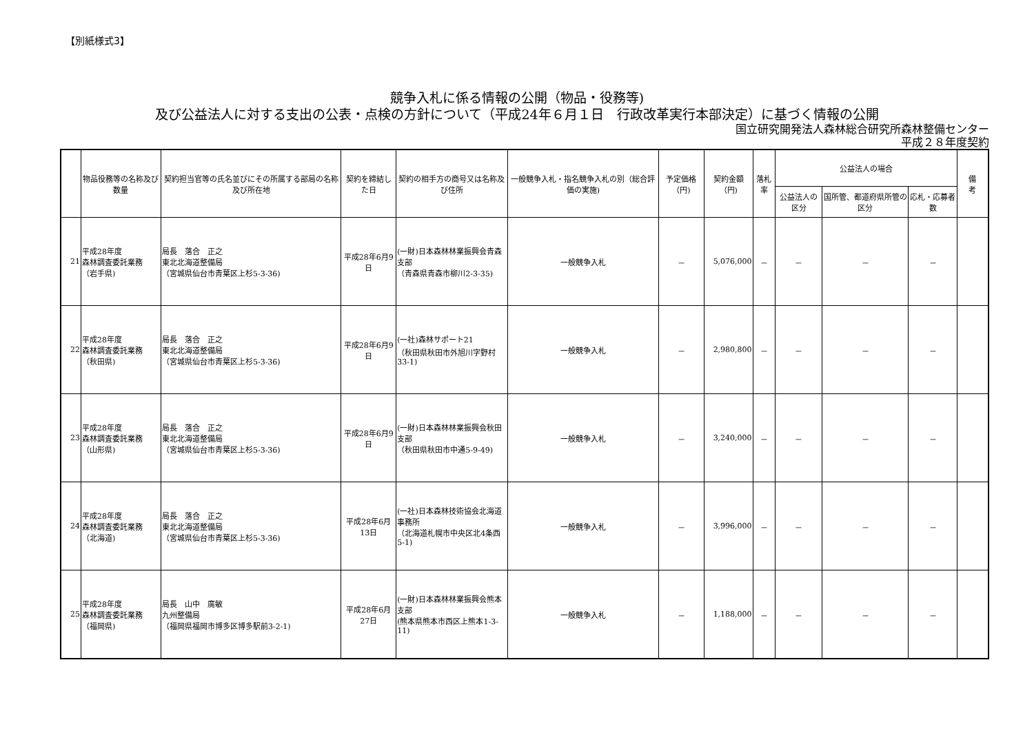【別紙様式3】
競争入札に係る情報の公開（物品・役務等)
及び公益法人に対する支出の公表・点検の方針について（平成24年６月１日　行政改革実行本部決定）に基づく情報の公開
国立研究開発法人森林総合研究所森林整備センター
平成２８年度契約
| | 物品役務等の名称及び数量 | 契約担当官等の氏名並びにその所属する部局の名称及び所在地 | 契約を締結した日 | 契約の相手方の商号又は名称及び住所 | 一般競争入札・指名競争入札の別（総合評価の実施) | 予定価格（円) | 契約金額（円) | 落札率 | 公益法人の場合 | | | 備 考 |
| --- | --- | --- | --- | --- | --- | --- | --- | --- | --- | --- | --- | --- |
| | | | | | | | | | 公益法人の区分 | 国所管、都道府県所管の区分 | 応札・応募者数 | |
| 21 | 平成28年度 森林調査委託業務 （岩手県) | 局長 落合 正之 東北北海道整備局 （宮城県仙台市青葉区上杉5-3-36) | 平成28年6月9日 | (一財)日本森林林業振興会青森支部 （青森県青森市柳川2-3-35) | 一般競争入札 | － | 5,076,000 | － | － | － | － | |
| 22 | 平成28年度 森林調査委託業務 （秋田県) | 局長 落合 正之 東北北海道整備局 （宮城県仙台市青葉区上杉5-3-36) | 平成28年6月9日 | (一社)森林サポート21 （秋田県秋田市外旭川字野村33-1) | 一般競争入札 | － | 2,980,800 | － | － | － | － | |
| 23 | 平成28年度 森林調査委託業務 （山形県) | 局長 落合 正之 東北北海道整備局 （宮城県仙台市青葉区上杉5-3-36) | 平成28年6月9日 | (一財)日本森林林業振興会秋田支部 （秋田県秋田市中通5-9-49) | 一般競争入札 | － | 3,240,000 | － | － | － | － | |
| 24 | 平成28年度 森林調査委託業務 （北海道) | 局長 落合 正之 東北北海道整備局 （宮城県仙台市青葉区上杉5-3-36) | 平成28年6月13日 | (一社)日本森林技術協会北海道事務所 （北海道札幌市中央区北4条西5-1) | 一般競争入札 | － | 3,996,000 | － | － | － | － | |
| 25 | 平成28年度 森林調査委託業務 （福岡県) | 局長 山中 廣敏 九州整備局 （福岡県福岡市博多区博多駅前3-2-1) | 平成28年6月27日 | (一財)日本森林林業振興会熊本支部 (熊本県熊本市西区上熊本1-3-11) | 一般競争入札 | － | 1,188,000 | － | － | － | － | |